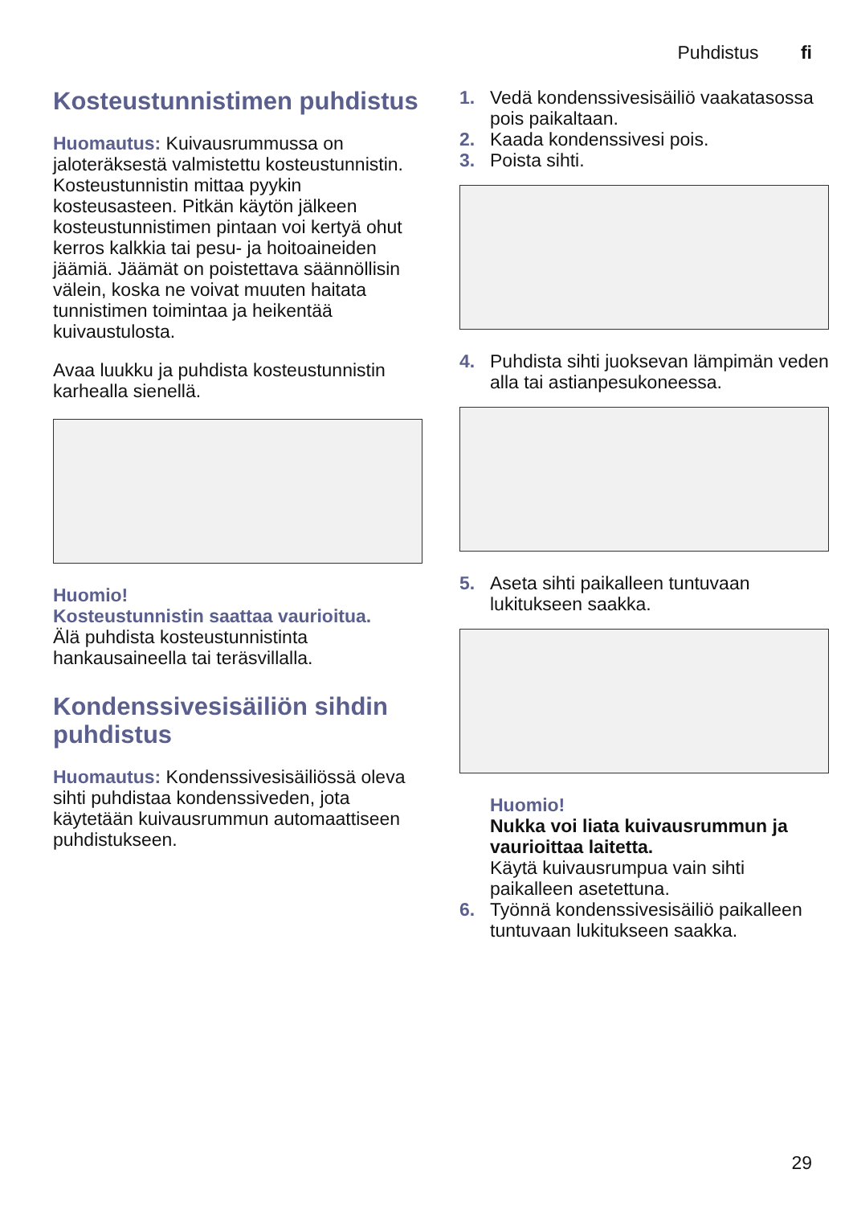Puhdistus fi
Kosteustunnistimen puhdistus
Huomautus: Kuivausrummussa on jaloteräksestä valmistettu kosteustunnistin. Kosteustunnistin mittaa pyykin kosteusasteen. Pitkän käytön jälkeen kosteustunnistimen pintaan voi kertyä ohut kerros kalkkia tai pesu- ja hoitoaineiden jäämiä. Jäämät on poistettava säännöllisin välein, koska ne voivat muuten haitata tunnistimen toimintaa ja heikentää kuivaustulosta.
Avaa luukku ja puhdista kosteustunnistin karhealla sienellä.
Huomio!
Kosteustunnistin saattaa vaurioitua.
Älä puhdista kosteustunnistinta hankausaineella tai teräsvillalla.
Kondenssivesisäiliön sihdin puhdistus
Huomautus: Kondenssivesisäiliössä oleva sihti puhdistaa kondenssiveden, jota käytetään kuivausrummun automaattiseen puhdistukseen.
1. Vedä kondenssivesisäiliö vaakatasossa pois paikaltaan.
2. Kaada kondenssivesi pois.
3. Poista sihti.
4. Puhdista sihti juoksevan lämpimän veden alla tai astianpesukoneessa.
5. Aseta sihti paikalleen tuntuvaan lukitukseen saakka.
Huomio!
Nukka voi liata kuivausrummun ja vaurioittaa laitetta.
Käytä kuivausrumpua vain sihti paikalleen asetettuna.
6. Työnnä kondenssivesisäiliö paikalleen tuntuvaan lukitukseen saakka.
29